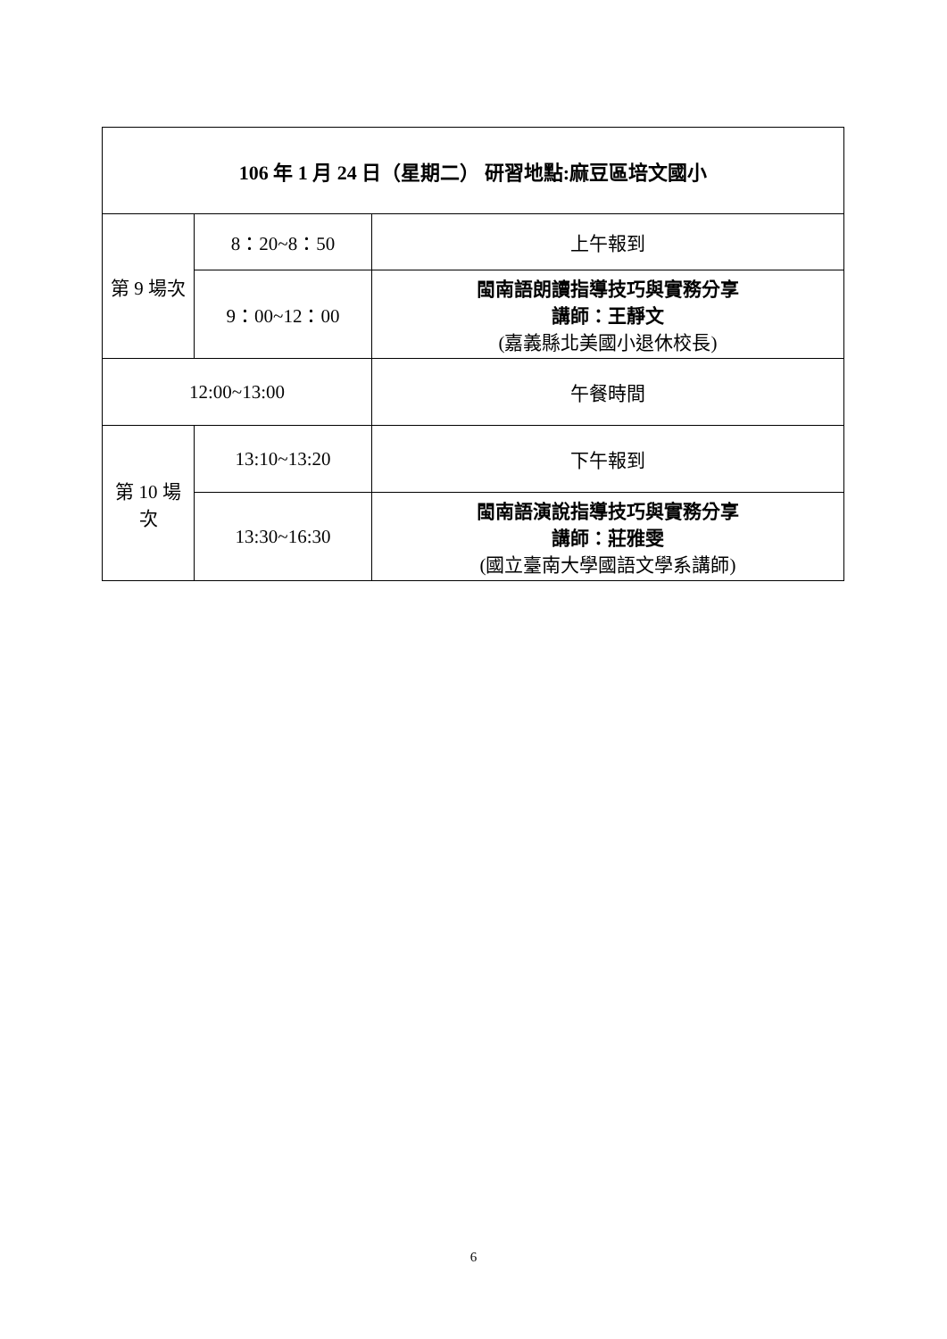| 106 年 1 月 24 日（星期二） 研習地點:麻豆區培文國小 | | |
| --- | --- | --- |
| 第 9 場次 | 8：20~8：50 | 上午報到 |
| | 9：00~12：00 | 閩南語朗讀指導技巧與實務分享 講師：王靜文 (嘉義縣北美國小退休校長) |
| 12:00~13:00 | | 午餐時間 |
| 第 10 場 次 | 13:10~13:20 | 下午報到 |
| | 13:30~16:30 | 閩南語演說指導技巧與實務分享 講師：莊雅雯 (國立臺南大學國語文學系講師) |
6